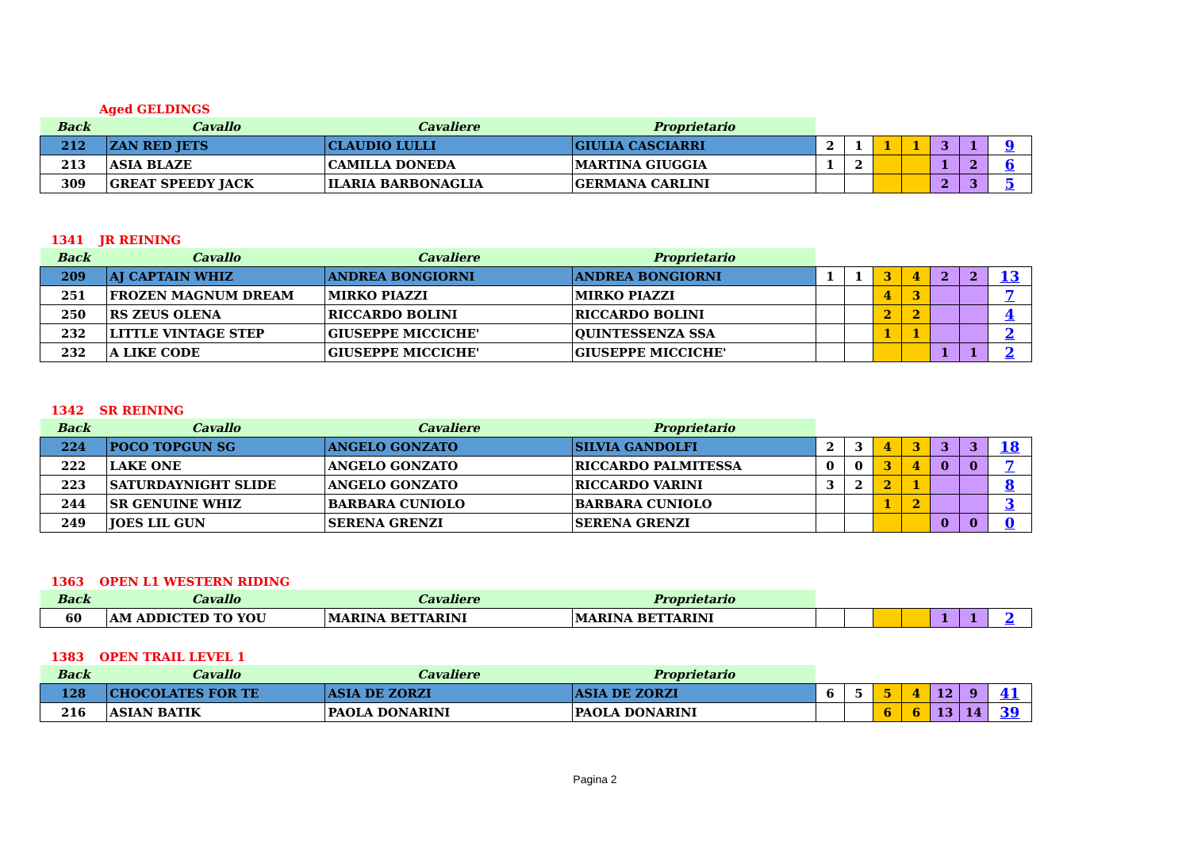Aged GELDINGS
| Back | Cavallo | Cavaliere | Proprietario | | | | | | | |
| --- | --- | --- | --- | --- | --- | --- | --- | --- | --- | --- |
| 212 | ZAN RED JETS | CLAUDIO LULLI | GIULIA CASCIARRI | 2 | 1 | 1 | 1 | 3 | 1 | 9 |
| 213 | ASIA BLAZE | CAMILLA DONEDA | MARTINA GIUGGIA | 1 | 2 | | | 1 | 2 | 6 |
| 309 | GREAT SPEEDY JACK | ILARIA BARBONAGLIA | GERMANA CARLINI | | | | | 2 | 3 | 5 |
1341 JR REINING
| Back | Cavallo | Cavaliere | Proprietario | | | | | | | |
| --- | --- | --- | --- | --- | --- | --- | --- | --- | --- | --- |
| 209 | AJ CAPTAIN WHIZ | ANDREA BONGIORNI | ANDREA BONGIORNI | 1 | 1 | 3 | 4 | 2 | 2 | 13 |
| 251 | FROZEN MAGNUM DREAM | MIRKO PIAZZI | MIRKO PIAZZI | | | 4 | 3 | | | 7 |
| 250 | RS ZEUS OLENA | RICCARDO BOLINI | RICCARDO BOLINI | | | 2 | 2 | | | 4 |
| 232 | LITTLE VINTAGE STEP | GIUSEPPE MICCICHE' | QUINTESSENZA SSA | | | 1 | 1 | | | 2 |
| 232 | A LIKE CODE | GIUSEPPE MICCICHE' | GIUSEPPE MICCICHE' | | | | | 1 | 1 | 2 |
1342 SR REINING
| Back | Cavallo | Cavaliere | Proprietario | | | | | | | |
| --- | --- | --- | --- | --- | --- | --- | --- | --- | --- | --- |
| 224 | POCO TOPGUN SG | ANGELO GONZATO | SILVIA GANDOLFI | 2 | 3 | 4 | 3 | 3 | 3 | 18 |
| 222 | LAKE ONE | ANGELO GONZATO | RICCARDO PALMITESSA | 0 | 0 | 3 | 4 | 0 | 0 | 7 |
| 223 | SATURDAYNIGHT SLIDE | ANGELO GONZATO | RICCARDO VARINI | 3 | 2 | 2 | 1 | | | 8 |
| 244 | SR GENUINE WHIZ | BARBARA CUNIOLO | BARBARA CUNIOLO | | | 1 | 2 | | | 3 |
| 249 | JOES LIL GUN | SERENA GRENZI | SERENA GRENZI | | | | | 0 | 0 | 0 |
1363 OPEN L1 WESTERN RIDING
| Back | Cavallo | Cavaliere | Proprietario | | | | | | | |
| --- | --- | --- | --- | --- | --- | --- | --- | --- | --- | --- |
| 60 | AM ADDICTED TO YOU | MARINA BETTARINI | MARINA BETTARINI | | | | | 1 | 1 | 2 |
1383 OPEN TRAIL LEVEL 1
| Back | Cavallo | Cavaliere | Proprietario | | | | | | | |
| --- | --- | --- | --- | --- | --- | --- | --- | --- | --- | --- |
| 128 | CHOCOLATES FOR TE | ASIA DE ZORZI | ASIA DE ZORZI | 6 | 5 | 5 | 4 | 12 | 9 | 41 |
| 216 | ASIAN BATIK | PAOLA DONARINI | PAOLA DONARINI | | | 6 | 6 | 13 | 14 | 39 |
Pagina 2